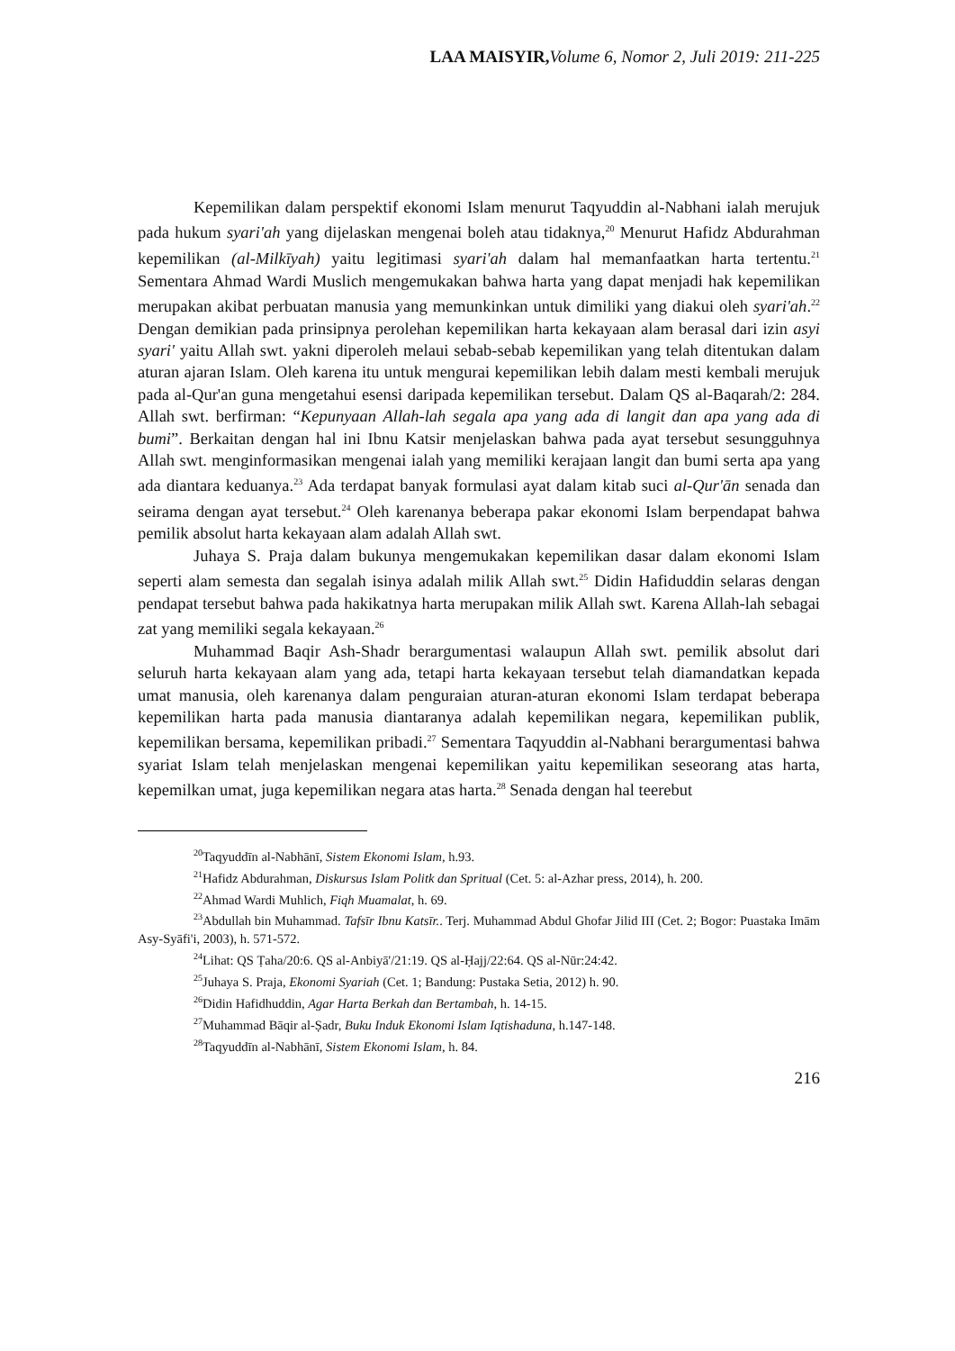LAA MAISYIR, Volume 6, Nomor 2, Juli 2019: 211-225
Kepemilikan dalam perspektif ekonomi Islam menurut Taqyuddin al-Nabhani ialah merujuk pada hukum syari'ah yang dijelaskan mengenai boleh atau tidaknya,<sup>20</sup> Menurut Hafidz Abdurahman kepemilikan (al-Milkīyah) yaitu legitimasi syari'ah dalam hal memanfaatkan harta tertentu.<sup>21</sup> Sementara Ahmad Wardi Muslich mengemukakan bahwa harta yang dapat menjadi hak kepemilikan merupakan akibat perbuatan manusia yang memunkinkan untuk dimiliki yang diakui oleh syari'ah.<sup>22</sup> Dengan demikian pada prinsipnya perolehan kepemilikan harta kekayaan alam berasal dari izin asyi syari' yaitu Allah swt. yakni diperoleh melaui sebab-sebab kepemilikan yang telah ditentukan dalam aturan ajaran Islam. Oleh karena itu untuk mengurai kepemilikan lebih dalam mesti kembali merujuk pada al-Qur'an guna mengetahui esensi daripada kepemilikan tersebut. Dalam QS al-Baqarah/2: 284. Allah swt. berfirman: “Kepunyaan Allah-lah segala apa yang ada di langit dan apa yang ada di bumi”. Berkaitan dengan hal ini Ibnu Katsir menjelaskan bahwa pada ayat tersebut sesungguhnya Allah swt. menginformasikan mengenai ialah yang memiliki kerajaan langit dan bumi serta apa yang ada diantara keduanya.<sup>23</sup> Ada terdapat banyak formulasi ayat dalam kitab suci al-Qur'ān senada dan seirama dengan ayat tersebut.<sup>24</sup> Oleh karenanya beberapa pakar ekonomi Islam berpendapat bahwa pemilik absolut harta kekayaan alam adalah Allah swt.
Juhaya S. Praja dalam bukunya mengemukakan kepemilikan dasar dalam ekonomi Islam seperti alam semesta dan segalah isinya adalah milik Allah swt.<sup>25</sup> Didin Hafiduddin selaras dengan pendapat tersebut bahwa pada hakikatnya harta merupakan milik Allah swt. Karena Allah-lah sebagai zat yang memiliki segala kekayaan.<sup>26</sup>
Muhammad Baqir Ash-Shadr berargumentasi walaupun Allah swt. pemilik absolut dari seluruh harta kekayaan alam yang ada, tetapi harta kekayaan tersebut telah diamandatkan kepada umat manusia, oleh karenanya dalam penguraian aturan-aturan ekonomi Islam terdapat beberapa kepemilikan harta pada manusia diantaranya adalah kepemilikan negara, kepemilikan publik, kepemilikan bersama, kepemilikan pribadi.<sup>27</sup> Sementara Taqyuddin al-Nabhani berargumentasi bahwa syariat Islam telah menjelaskan mengenai kepemilikan yaitu kepemilikan seseorang atas harta, kepemilkan umat, juga kepemilikan negara atas harta.<sup>28</sup> Senada dengan hal teerebut
<sup>20</sup> Taqyuddīn al-Nabhānī, Sistem Ekonomi Islam, h.93.
<sup>21</sup> Hafidz Abdurahman, Diskursus Islam Politk dan Spritual (Cet. 5: al-Azhar press, 2014), h. 200.
<sup>22</sup> Ahmad Wardi Muhlich, Fiqh Muamalat, h. 69.
<sup>23</sup> Abdullah bin Muhammad. Tafsīr Ibnu Katsīr.. Terj. Muhammad Abdul Ghofar Jilid III (Cet. 2; Bogor: Puastaka Imām Asy-Syāfi'i, 2003), h. 571-572.
<sup>24</sup> Lihat: QS Ṭaha/20:6. QS al-Anbiyā'/21:19. QS al-Ḥajj/22:64. QS al-Nūr:24:42.
<sup>25</sup> Juhaya S. Praja, Ekonomi Syariah (Cet. 1; Bandung: Pustaka Setia, 2012) h. 90.
<sup>26</sup> Didin Hafidhuddin, Agar Harta Berkah dan Bertambah, h. 14-15.
<sup>27</sup> Muhammad Bāqir al-Ṣadr, Buku Induk Ekonomi Islam Iqtishaduna, h.147-148.
<sup>28</sup> Taqyuddīn al-Nabhānī, Sistem Ekonomi Islam, h. 84.
216